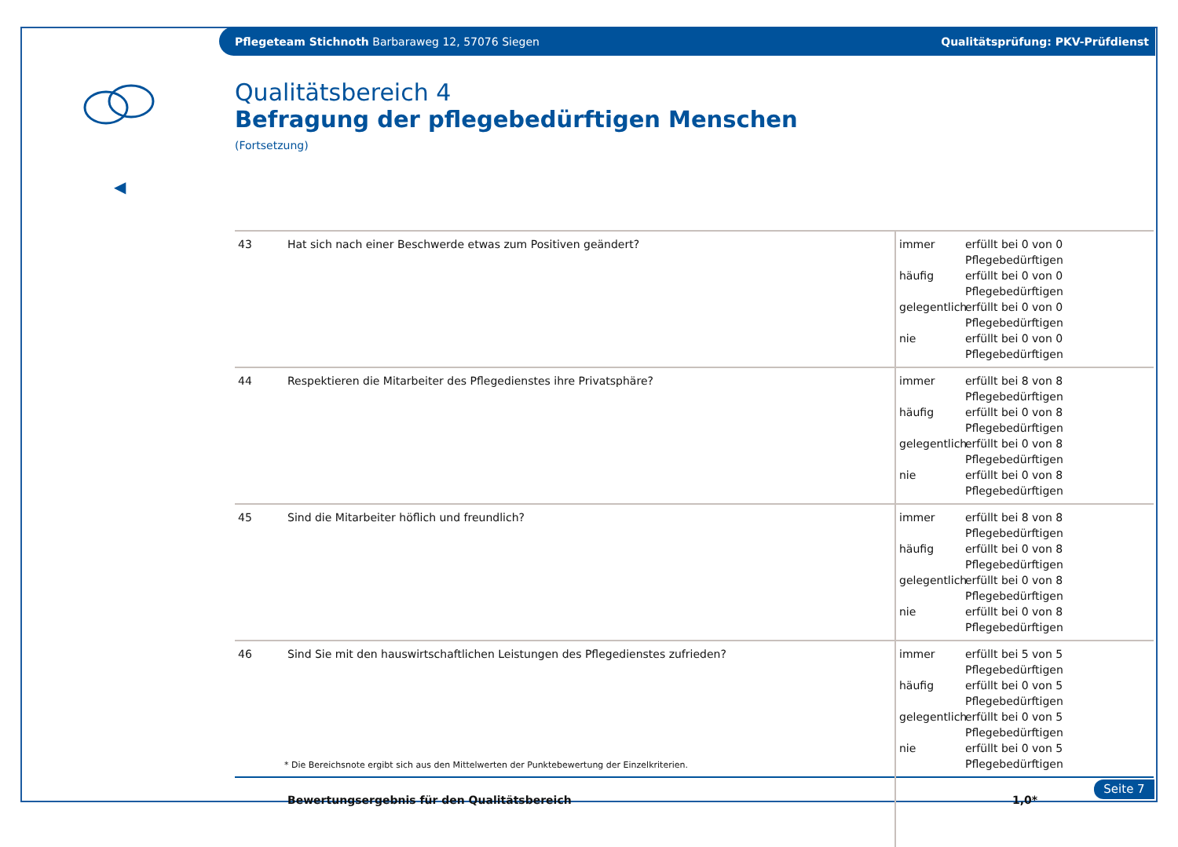Pflegeteam Stichnoth Barbaraweg 12, 57076 Siegen Qualitätsprüfung: PKV-Prüfdienst
◀
Qualitätsbereich 4
Befragung der pflegebedürftigen Menschen
(Fortsetzung)
| 43 | Hat sich nach einer Beschwerde etwas zum Positiven geändert? | immer erfüllt bei 0 von 0 Pflegebedürftigen häufig erfüllt bei 0 von 0 Pflegebedürftigen gelegentlich erfüllt bei 0 von 0 Pflegebedürftigen nie erfüllt bei 0 von 0 Pflegebedürftigen |
| 44 | Respektieren die Mitarbeiter des Pflegedienstes ihre Privatsphäre? | immer erfüllt bei 8 von 8 Pflegebedürftigen häufig erfüllt bei 0 von 8 Pflegebedürftigen gelegentlich erfüllt bei 0 von 8 Pflegebedürftigen nie erfüllt bei 0 von 8 Pflegebedürftigen |
| 45 | Sind die Mitarbeiter höflich und freundlich? | immer erfüllt bei 8 von 8 Pflegebedürftigen häufig erfüllt bei 0 von 8 Pflegebedürftigen gelegentlich erfüllt bei 0 von 8 Pflegebedürftigen nie erfüllt bei 0 von 8 Pflegebedürftigen |
| 46 | Sind Sie mit den hauswirtschaftlichen Leistungen des Pflegedienstes zufrieden? | immer erfüllt bei 5 von 5 Pflegebedürftigen häufig erfüllt bei 0 von 5 Pflegebedürftigen gelegentlich erfüllt bei 0 von 5 Pflegebedürftigen nie erfüllt bei 0 von 5 Pflegebedürftigen |
| | Bewertungsergebnis für den Qualitätsbereich | 1,0* |
* Die Bereichsnote ergibt sich aus den Mittelwerten der Punktebewertung der Einzelkriterien.
Seite 7